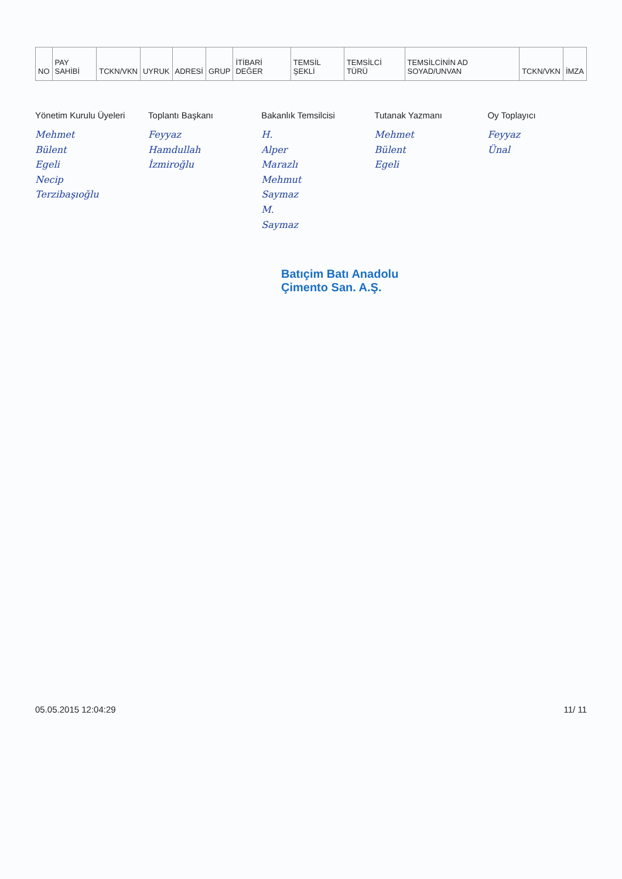| NO | PAY SAHİBİ | TCKN/VKN | UYRUK | ADRESİ | GRUP | İTİBARİ DEĞER | TEMSİL ŞEKLİ | TEMSİLCİ TÜRÜ | TEMSİLCİNİN AD SOYAD/UNVAN | TCKN/VKN | İMZA |
| --- | --- | --- | --- | --- | --- | --- | --- | --- | --- | --- | --- |
Yönetim Kurulu Üyeleri
Mehmet Bülent Egeli
Necip Terzibaşıoğlu
Toplantı Başkanı
Feyyaz Hamdullah İzmiroğlu
Bakanlık Temsilcisi
H. Alper Marazlı
Mehmut Saymaz
M. Saymaz
Tutanak Yazmanı
Mehmet Bülent Egeli
Oy Toplayıcı
Feyyaz Ünal
Batıçim Batı Anadolu
Çimento San. A.Ş.
05.05.2015 12:04:29 11/ 11